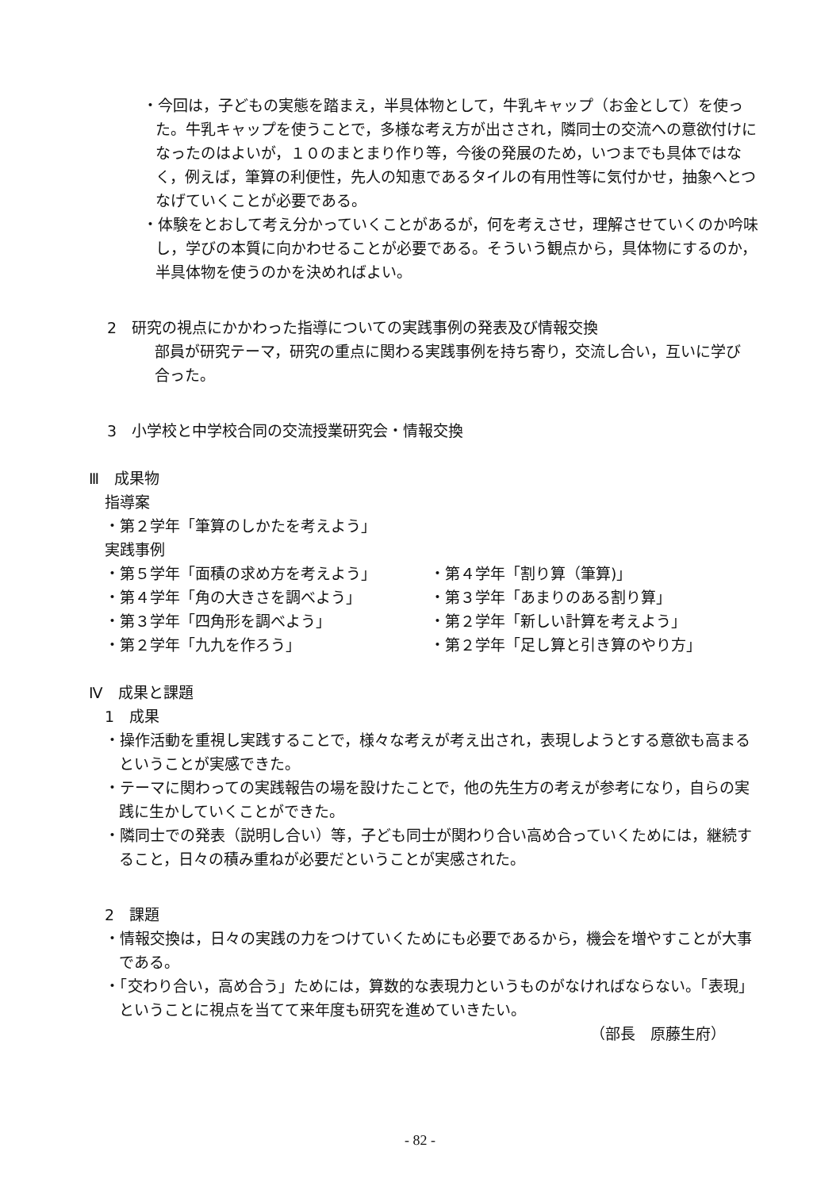・今回は，子どもの実態を踏まえ，半具体物として，牛乳キャップ（お金として）を使った。牛乳キャップを使うことで，多様な考え方が出さされ，隣同士の交流への意欲付けになったのはよいが，１０のまとまり作り等，今後の発展のため，いつまでも具体ではなく，例えば，筆算の利便性，先人の知恵であるタイルの有用性等に気付かせ，抽象へとつなげていくことが必要である。
・体験をとおして考え分かっていくことがあるが，何を考えさせ，理解させていくのか吟味し，学びの本質に向かわせることが必要である。そういう観点から，具体物にするのか，半具体物を使うのかを決めればよい。
2　研究の視点にかかわった指導についての実践事例の発表及び情報交換
部員が研究テーマ，研究の重点に関わる実践事例を持ち寄り，交流し合い，互いに学び合った。
3　小学校と中学校合同の交流授業研究会・情報交換
Ⅲ　成果物
指導案
・第２学年「筆算のしかたを考えよう」
実践事例
・第５学年「面積の求め方を考えよう」
・第４学年「角の大きさを調べよう」
・第３学年「四角形を調べよう」
・第２学年「九九を作ろう」
・第４学年「割り算（筆算)」
・第３学年「あまりのある割り算」
・第２学年「新しい計算を考えよう」
・第２学年「足し算と引き算のやり方」
Ⅳ　成果と課題
1　成果
・操作活動を重視し実践することで，様々な考えが考え出され，表現しようとする意欲も高まるということが実感できた。
・テーマに関わっての実践報告の場を設けたことで，他の先生方の考えが参考になり，自らの実践に生かしていくことができた。
・隣同士での発表（説明し合い）等，子ども同士が関わり合い高め合っていくためには，継続すること，日々の積み重ねが必要だということが実感された。
2　課題
・情報交換は，日々の実践の力をつけていくためにも必要であるから，機会を増やすことが大事である。
・「交わり合い，高め合う」ためには，算数的な表現力というものがなければならない。「表現」ということに視点を当てて来年度も研究を進めていきたい。
（部長　原藤生府）
- 82 -